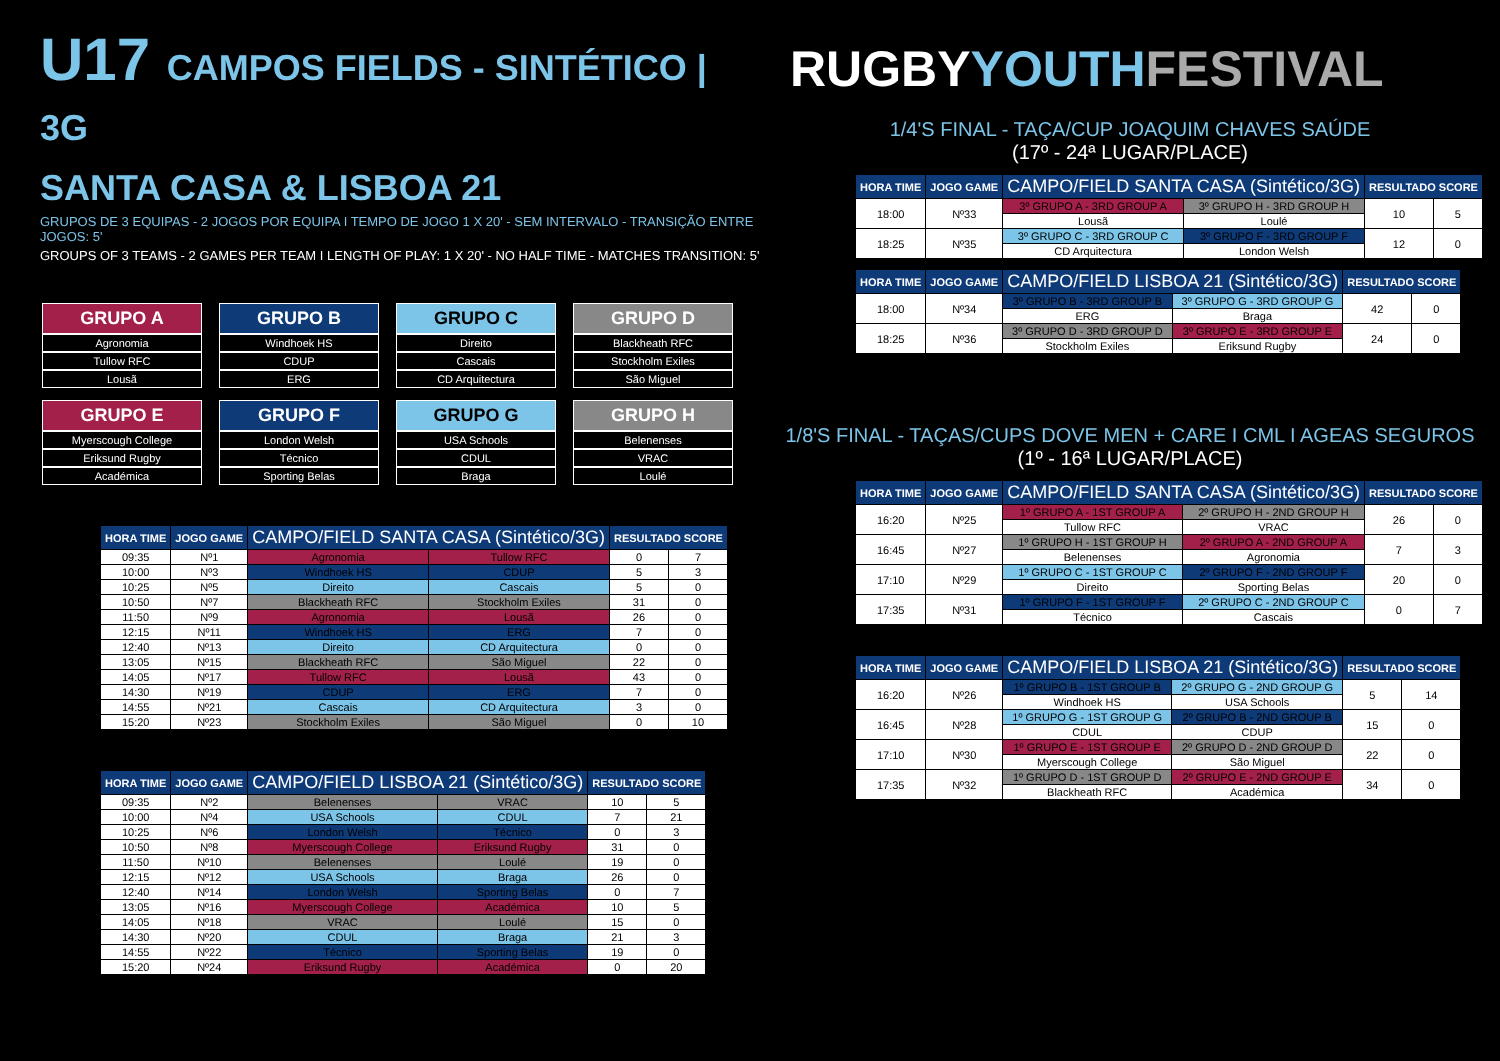U17 CAMPOS FIELDS - SINTÉTICO | 3G
SANTA CASA & LISBOA 21
GRUPOS DE 3 EQUIPAS - 2 JOGOS POR EQUIPA I TEMPO DE JOGO 1 X 20' - SEM INTERVALO - TRANSIÇÃO ENTRE JOGOS: 5'
GROUPS OF 3 TEAMS - 2 GAMES PER TEAM I LENGTH OF PLAY: 1 X 20' - NO HALF TIME - MATCHES TRANSITION: 5'
GRUPO A
Agronomia
Tullow RFC
Lousã
GRUPO B
Windhoek HS
CDUP
ERG
GRUPO C
Direito
Cascais
CD Arquitectura
GRUPO D
Blackheath RFC
Stockholm Exiles
São Miguel
GRUPO E
Myerscough College
Eriksund Rugby
Académica
GRUPO F
London Welsh
Técnico
Sporting Belas
GRUPO G
USA Schools
CDUL
Braga
GRUPO H
Belenenses
VRAC
Loulé
| HORA TIME | JOGO GAME | CAMPO/FIELD SANTA CASA (Sintético/3G) | | RESULTADO SCORE | |
| --- | --- | --- | --- | --- | --- |
| 09:35 | Nº1 | Agronomia | Tullow RFC | 0 | 7 |
| 10:00 | Nº3 | Windhoek HS | CDUP | 5 | 3 |
| 10:25 | Nº5 | Direito | Cascais | 5 | 0 |
| 10:50 | Nº7 | Blackheath RFC | Stockholm Exiles | 31 | 0 |
| 11:50 | Nº9 | Agronomia | Lousã | 26 | 0 |
| 12:15 | Nº11 | Windhoek HS | ERG | 7 | 0 |
| 12:40 | Nº13 | Direito | CD Arquitectura | 0 | 0 |
| 13:05 | Nº15 | Blackheath RFC | São Miguel | 22 | 0 |
| 14:05 | Nº17 | Tullow RFC | Lousã | 43 | 0 |
| 14:30 | Nº19 | CDUP | ERG | 7 | 0 |
| 14:55 | Nº21 | Cascais | CD Arquitectura | 3 | 0 |
| 15:20 | Nº23 | Stockholm Exiles | São Miguel | 0 | 10 |
| HORA TIME | JOGO GAME | CAMPO/FIELD LISBOA 21 (Sintético/3G) | | RESULTADO SCORE | |
| --- | --- | --- | --- | --- | --- |
| 09:35 | Nº2 | Belenenses | VRAC | 10 | 5 |
| 10:00 | Nº4 | USA Schools | CDUL | 7 | 21 |
| 10:25 | Nº6 | London Welsh | Técnico | 0 | 3 |
| 10:50 | Nº8 | Myerscough College | Eriksund Rugby | 31 | 0 |
| 11:50 | Nº10 | Belenenses | Loulé | 19 | 0 |
| 12:15 | Nº12 | USA Schools | Braga | 26 | 0 |
| 12:40 | Nº14 | London Welsh | Sporting Belas | 0 | 7 |
| 13:05 | Nº16 | Myerscough College | Académica | 10 | 5 |
| 14:05 | Nº18 | VRAC | Loulé | 15 | 0 |
| 14:30 | Nº20 | CDUL | Braga | 21 | 3 |
| 14:55 | Nº22 | Técnico | Sporting Belas | 19 | 0 |
| 15:20 | Nº24 | Eriksund Rugby | Académica | 0 | 20 |
RUGBYYOUTH FESTIVAL
1/4'S FINAL - TAÇA/CUP JOAQUIM CHAVES SAÚDE
(17º - 24ª LUGAR/PLACE)
| HORA TIME | JOGO GAME | CAMPO/FIELD SANTA CASA (Sintético/3G) | | RESULTADO SCORE | |
| --- | --- | --- | --- | --- | --- |
| 18:00 | Nº33 | 3º GRUPO A - 3RD GROUP A | 3º GRUPO H - 3RD GROUP H | 10 | 5 |
| | | Lousã | Loulé | | |
| 18:25 | Nº35 | 3º GRUPO C - 3RD GROUP C | 3º GRUPO F - 3RD GROUP F | 12 | 0 |
| | | CD Arquitectura | London Welsh | | |
| HORA TIME | JOGO GAME | CAMPO/FIELD LISBOA 21 (Sintético/3G) | | RESULTADO SCORE | |
| --- | --- | --- | --- | --- | --- |
| 18:00 | Nº34 | 3º GRUPO B - 3RD GROUP B | 3º GRUPO G - 3RD GROUP G | 42 | 0 |
| | | ERG | Braga | | |
| 18:25 | Nº36 | 3º GRUPO D - 3RD GROUP D | 3º GRUPO E - 3RD GROUP E | 24 | 0 |
| | | Stockholm Exiles | Eriksund Rugby | | |
1/8'S FINAL - TAÇAS/CUPS DOVE MEN + CARE I CML I AGEAS SEGUROS
(1º - 16ª LUGAR/PLACE)
| HORA TIME | JOGO GAME | CAMPO/FIELD SANTA CASA (Sintético/3G) | | RESULTADO SCORE | |
| --- | --- | --- | --- | --- | --- |
| 16:20 | Nº25 | 1º GRUPO A - 1ST GROUP A | 2º GRUPO H - 2ND GROUP H | 26 | 0 |
| | | Tullow RFC | VRAC | | |
| 16:45 | Nº27 | 1º GRUPO H - 1ST GROUP H | 2º GRUPO A - 2ND GROUP A | 7 | 3 |
| | | Belenenses | Agronomia | | |
| 17:10 | Nº29 | 1º GRUPO C - 1ST GROUP C | 2º GRUPO F - 2ND GROUP F | 20 | 0 |
| | | Direito | Sporting Belas | | |
| 17:35 | Nº31 | 1º GRUPO F - 1ST GROUP F | 2º GRUPO C - 2ND GROUP C | 0 | 7 |
| | | Técnico | Cascais | | |
| HORA TIME | JOGO GAME | CAMPO/FIELD LISBOA 21 (Sintético/3G) | | RESULTADO SCORE | |
| --- | --- | --- | --- | --- | --- |
| 16:20 | Nº26 | 1º GRUPO B - 1ST GROUP B | 2º GRUPO G - 2ND GROUP G | 5 | 14 |
| | | Windhoek HS | USA Schools | | |
| 16:45 | Nº28 | 1º GRUPO G - 1ST GROUP G | 2º GRUPO B - 2ND GROUP B | 15 | 0 |
| | | CDUL | CDUP | | |
| 17:10 | Nº30 | 1º GRUPO E - 1ST GROUP E | 2º GRUPO D - 2ND GROUP D | 22 | 0 |
| | | Myerscough College | São Miguel | | |
| 17:35 | Nº32 | 1º GRUPO D - 1ST GROUP D | 2º GRUPO E - 2ND GROUP E | 34 | 0 |
| | | Blackheath RFC | Académica | | |